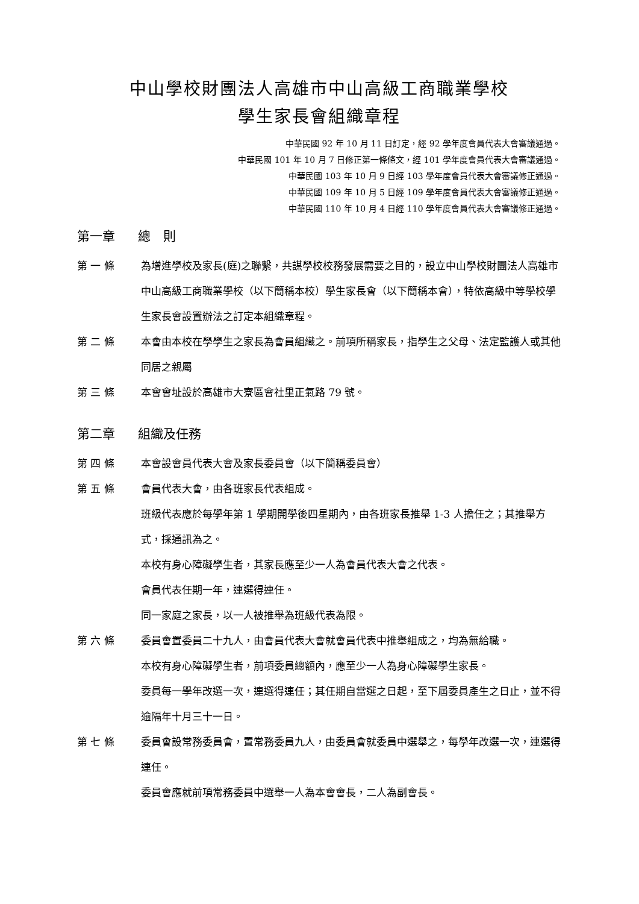中山學校財團法人高雄市中山高級工商職業學校
學生家長會組織章程
中華民國 92 年 10 月 11 日訂定，經 92 學年度會員代表大會審議通過。
中華民國 101 年 10 月 7 日修正第一條條文，經 101 學年度會員代表大會審議通過。
中華民國 103 年 10 月 9 日經 103 學年度會員代表大會審議修正通過。
中華民國 109 年 10 月 5 日經 109 學年度會員代表大會審議修正通過。
中華民國 110 年 10 月 4 日經 110 學年度會員代表大會審議修正通過。
第一章 總　則
第 一 條 為增進學校及家長(庭)之聯繫，共謀學校校務發展需要之目的，設立中山學校財團法人高雄市中山高級工商職業學校（以下簡稱本校）學生家長會（以下簡稱本會），特依高級中等學校學生家長會設置辦法之訂定本組織章程。
第 二 條 本會由本校在學學生之家長為會員組織之。前項所稱家長，指學生之父母、法定監護人或其他同居之親屬
第 三 條 本會會址設於高雄市大寮區會社里正氣路 79 號。
第二章 組織及任務
第 四 條 本會設會員代表大會及家長委員會（以下簡稱委員會）
第 五 條 會員代表大會，由各班家長代表組成。
班級代表應於每學年第 1 學期開學後四星期內，由各班家長推舉 1-3 人擔任之；其推舉方式，採通訊為之。
本校有身心障礙學生者，其家長應至少一人為會員代表大會之代表。
會員代表任期一年，連選得連任。
同一家庭之家長，以一人被推舉為班級代表為限。
第 六 條 委員會置委員二十九人，由會員代表大會就會員代表中推舉組成之，均為無給職。
本校有身心障礙學生者，前項委員總額內，應至少一人為身心障礙學生家長。
委員每一學年改選一次，連選得連任；其任期自當選之日起，至下屆委員產生之日止，並不得逾隔年十月三十一日。
第 七 條 委員會設常務委員會，置常務委員九人，由委員會就委員中選舉之，每學年改選一次，連選得連任。
委員會應就前項常務委員中選舉一人為本會會長，二人為副會長。